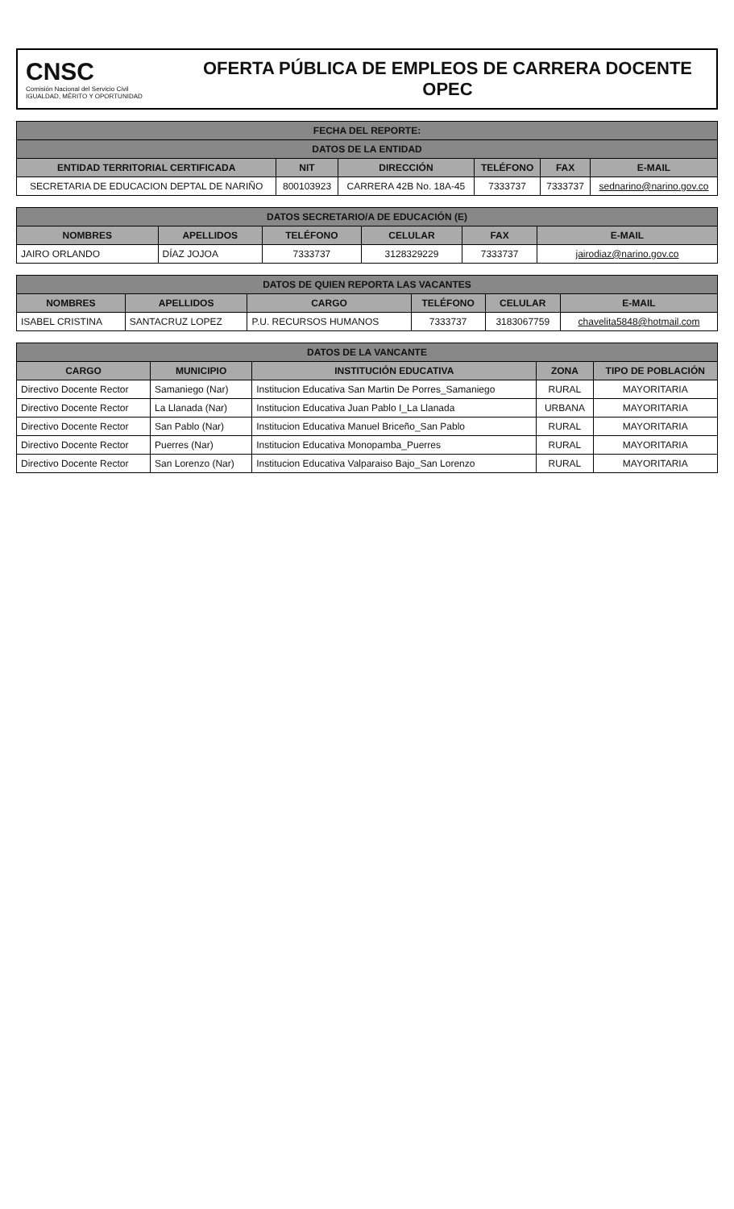CNSC
Comisión Nacional del Servicio Civil
IGUALDAD, MÉRITO Y OPORTUNIDAD
OFERTA PÚBLICA DE EMPLEOS DE CARRERA DOCENTE
OPEC
| FECHA DEL REPORTE: | | | | | |
| --- | --- | --- | --- | --- | --- |
| DATOS DE LA ENTIDAD | | | | | |
| ENTIDAD TERRITORIAL CERTIFICADA | NIT | DIRECCIÓN | TELÉFONO | FAX | E-MAIL |
| SECRETARIA DE EDUCACION DEPTAL DE NARIÑO | 800103923 | CARRERA 42B No. 18A-45 | 7333737 | 7333737 | sednarino@narino.gov.co |
| DATOS SECRETARIO/A DE EDUCACIÓN (E) | | | | | |
| --- | --- | --- | --- | --- | --- |
| NOMBRES | APELLIDOS | TELÉFONO | CELULAR | FAX | E-MAIL |
| JAIRO ORLANDO | DÍAZ JOJOA | 7333737 | 3128329229 | 7333737 | jairodiaz@narino.gov.co |
| DATOS DE QUIEN REPORTA LAS VACANTES | | | | | |
| --- | --- | --- | --- | --- | --- |
| NOMBRES | APELLIDOS | CARGO | TELÉFONO | CELULAR | E-MAIL |
| ISABEL CRISTINA | SANTACRUZ LOPEZ | P.U. RECURSOS HUMANOS | 7333737 | 3183067759 | chavelita5848@hotmail.com |
| DATOS DE LA VANCANTE | | | | |
| --- | --- | --- | --- | --- |
| CARGO | MUNICIPIO | INSTITUCIÓN EDUCATIVA | ZONA | TIPO DE POBLACIÓN |
| Directivo Docente Rector | Samaniego (Nar) | Institucion Educativa San Martin De Porres_Samaniego | RURAL | MAYORITARIA |
| Directivo Docente Rector | La Llanada (Nar) | Institucion Educativa Juan Pablo I_La Llanada | URBANA | MAYORITARIA |
| Directivo Docente Rector | San Pablo (Nar) | Institucion Educativa Manuel Briceño_San Pablo | RURAL | MAYORITARIA |
| Directivo Docente Rector | Puerres (Nar) | Institucion Educativa Monopamba_Puerres | RURAL | MAYORITARIA |
| Directivo Docente Rector | San Lorenzo (Nar) | Institucion Educativa Valparaiso Bajo_San Lorenzo | RURAL | MAYORITARIA |